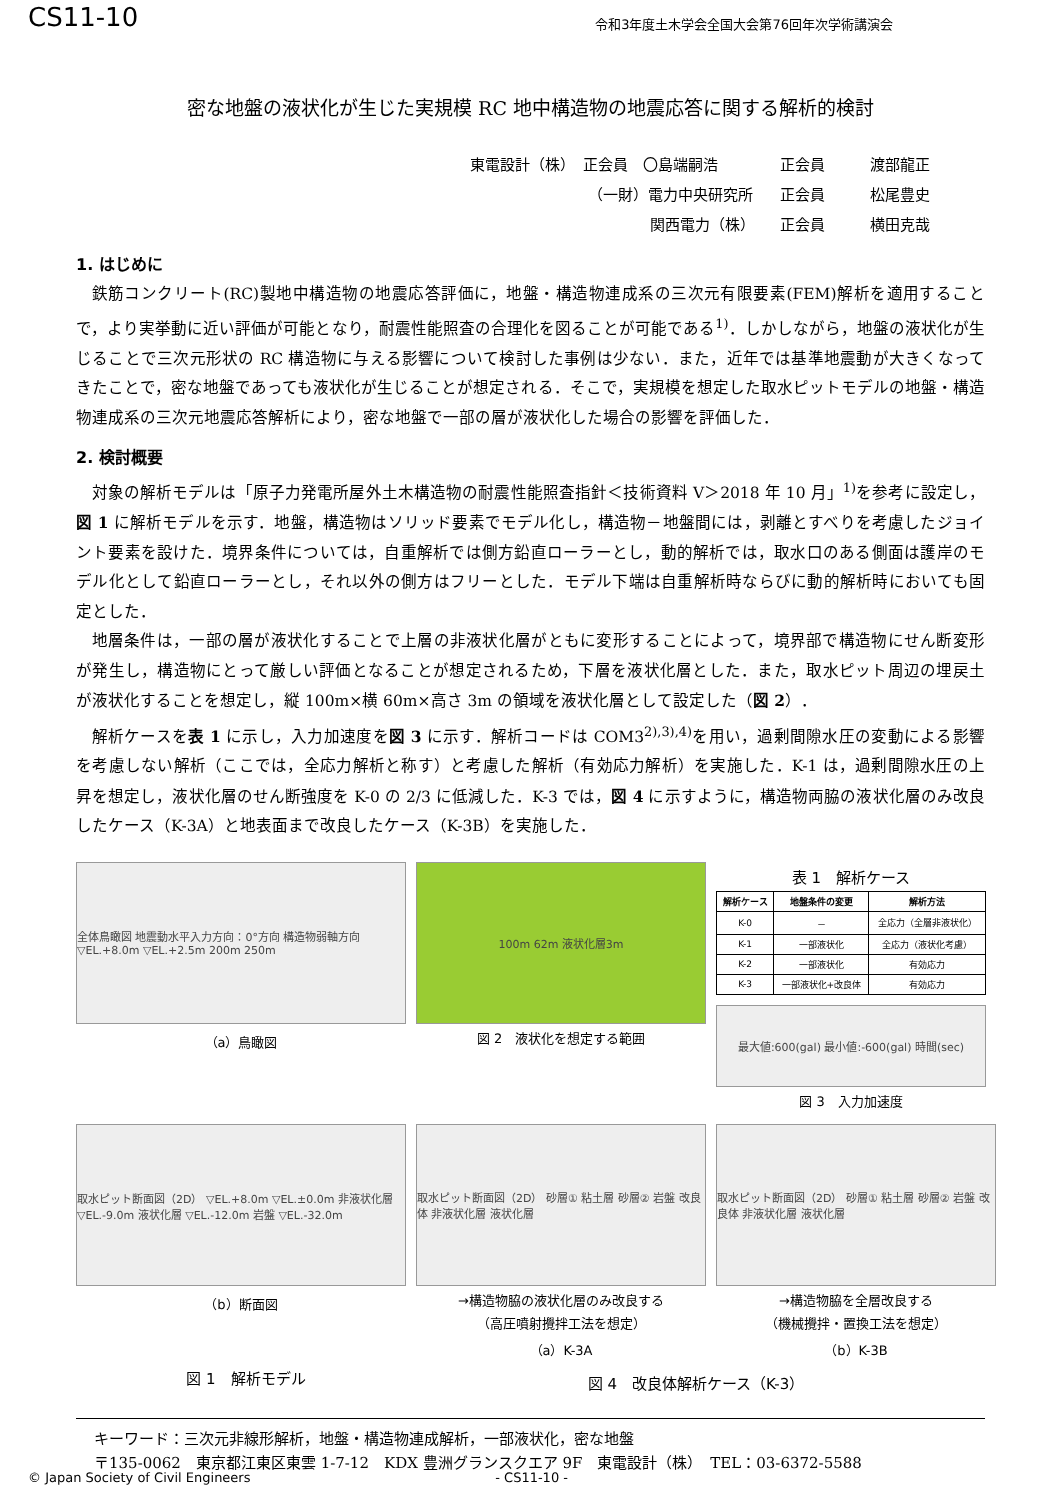CS11-10 令和3年度土木学会全国大会第76回年次学術講演会
密な地盤の液状化が生じた実規模 RC 地中構造物の地震応答に関する解析的検討
東電設計（株）　正会員　〇島端嗣浩 正会員 渡部龍正
（一財）電力中央研究所 正会員 松尾豊史
関西電力（株） 正会員 横田克哉
1. はじめに
鉄筋コンクリート(RC)製地中構造物の地震応答評価に，地盤・構造物連成系の三次元有限要素(FEM)解析を適用することで，より実挙動に近い評価が可能となり，耐震性能照査の合理化を図ることが可能である<sup>1)</sup>．しかしながら，地盤の液状化が生じることで三次元形状の RC 構造物に与える影響について検討した事例は少ない．また，近年では基準地震動が大きくなってきたことで，密な地盤であっても液状化が生じることが想定される．そこで，実規模を想定した取水ピットモデルの地盤・構造物連成系の三次元地震応答解析により，密な地盤で一部の層が液状化した場合の影響を評価した．
2. 検討概要
対象の解析モデルは「原子力発電所屋外土木構造物の耐震性能照査指針＜技術資料 V＞2018 年 10 月」<sup>1)</sup>を参考に設定し，図 1 に解析モデルを示す．地盤，構造物はソリッド要素でモデル化し，構造物－地盤間には，剥離とすべりを考慮したジョイント要素を設けた．境界条件については，自重解析では側方鉛直ローラーとし，動的解析では，取水口のある側面は護岸のモデル化として鉛直ローラーとし，それ以外の側方はフリーとした．モデル下端は自重解析時ならびに動的解析時においても固定とした．
地層条件は，一部の層が液状化することで上層の非液状化層がともに変形することによって，境界部で構造物にせん断変形が発生し，構造物にとって厳しい評価となることが想定されるため，下層を液状化層とした．また，取水ピット周辺の埋戻土が液状化することを想定し，縦 100m×横 60m×高さ 3m の領域を液状化層として設定した（図 2）．
解析ケースを表 1 に示し，入力加速度を図 3 に示す．解析コードは COM3<sup>2),3),4)</sup>を用い，過剰間隙水圧の変動による影響を考慮しない解析（ここでは，全応力解析と称す）と考慮した解析（有効応力解析）を実施した．K-1 は，過剰間隙水圧の上昇を想定し，液状化層のせん断強度を K-0 の 2/3 に低減した．K-3 では，図 4 に示すように，構造物両脇の液状化層のみ改良したケース（K-3A）と地表面まで改良したケース（K-3B）を実施した．
全体鳥瞰図 地震動水平入力方向：0°方向 構造物弱軸方向 ▽EL.+8.0m ▽EL.+2.5m 200m 250m
（a）鳥瞰図
100m 62m 液状化層3m
図 2　液状化を想定する範囲
表 1　解析ケース
| 解析ケース | 地盤条件の変更 | 解析方法 |
| --- | --- | --- |
| K-0 | － | 全応力（全層非液状化） |
| K-1 | 一部液状化 | 全応力（液状化考慮） |
| K-2 | 一部液状化 | 有効応力 |
| K-3 | 一部液状化+改良体 | 有効応力 |
最大値:600(gal) 最小値:-600(gal) 時間(sec)
図 3　入力加速度
取水ピット断面図（2D） ▽EL.+8.0m ▽EL.±0.0m 非液状化層 ▽EL.-9.0m 液状化層 ▽EL.-12.0m 岩盤 ▽EL.-32.0m
（b）断面図
取水ピット断面図（2D） 砂層① 粘土層 砂層② 岩盤 改良体 非液状化層 液状化層
→構造物脇の液状化層のみ改良する
（高圧噴射攪拌工法を想定）
（a）K-3A
取水ピット断面図（2D） 砂層① 粘土層 砂層② 岩盤 改良体 非液状化層 液状化層
→構造物脇を全層改良する
（機械攪拌・置換工法を想定）
（b）K-3B
図 1　解析モデル 図 4　改良体解析ケース（K-3）
キーワード：三次元非線形解析，地盤・構造物連成解析，一部液状化，密な地盤
〒135-0062　東京都江東区東雲 1-7-12　KDX 豊洲グランスクエア 9F　東電設計（株）　TEL：03-6372-5588
© Japan Society of Civil Engineers - CS11-10 -